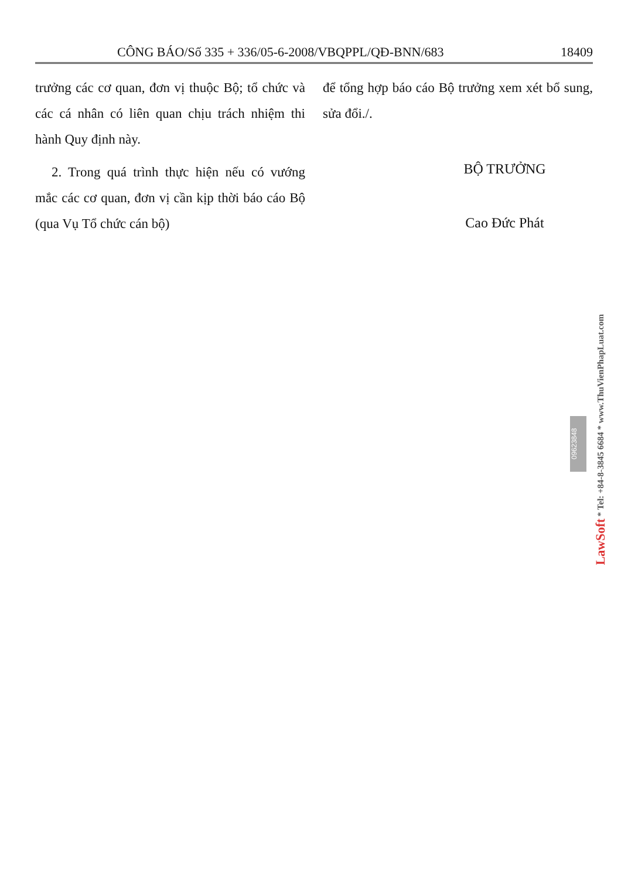CÔNG BÁO/Số 335 + 336/05-6-2008/VBQPPL/QĐ-BNN/683 18409
trưởng các cơ quan, đơn vị thuộc Bộ; tổ chức và các cá nhân có liên quan chịu trách nhiệm thi hành Quy định này.
2. Trong quá trình thực hiện nếu có vướng mắc các cơ quan, đơn vị cần kịp thời báo cáo Bộ (qua Vụ Tổ chức cán bộ)
để tổng hợp báo cáo Bộ trưởng xem xét bổ sung, sửa đổi./.
BỘ TRƯỞNG
Cao Đức Phát
09623848
LawSoft * Tel: +84-8-3845 6684 * www.ThuVienPhapLuat.com